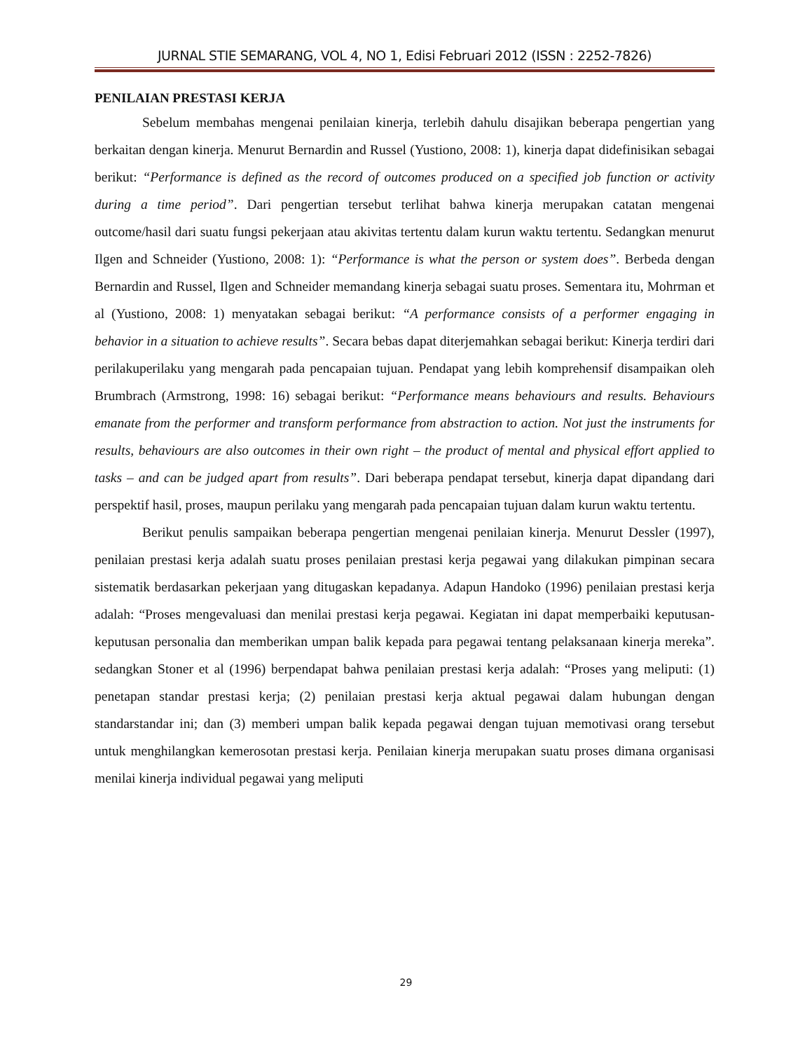JURNAL STIE SEMARANG, VOL 4, NO 1, Edisi Februari 2012 (ISSN : 2252-7826)
PENILAIAN PRESTASI KERJA
Sebelum membahas mengenai penilaian kinerja, terlebih dahulu disajikan beberapa pengertian yang berkaitan dengan kinerja. Menurut Bernardin and Russel (Yustiono, 2008: 1), kinerja dapat didefinisikan sebagai berikut: “Performance is defined as the record of outcomes produced on a specified job function or activity during a time period”. Dari pengertian tersebut terlihat bahwa kinerja merupakan catatan mengenai outcome/hasil dari suatu fungsi pekerjaan atau akivitas tertentu dalam kurun waktu tertentu. Sedangkan menurut Ilgen and Schneider (Yustiono, 2008: 1): “Performance is what the person or system does”. Berbeda dengan Bernardin and Russel, Ilgen and Schneider memandang kinerja sebagai suatu proses. Sementara itu, Mohrman et al (Yustiono, 2008: 1) menyatakan sebagai berikut: “A performance consists of a performer engaging in behavior in a situation to achieve results”. Secara bebas dapat diterjemahkan sebagai berikut: Kinerja terdiri dari perilakuperilaku yang mengarah pada pencapaian tujuan. Pendapat yang lebih komprehensif disampaikan oleh Brumbrach (Armstrong, 1998: 16) sebagai berikut: “Performance means behaviours and results. Behaviours emanate from the performer and transform performance from abstraction to action. Not just the instruments for results, behaviours are also outcomes in their own right – the product of mental and physical effort applied to tasks – and can be judged apart from results”. Dari beberapa pendapat tersebut, kinerja dapat dipandang dari perspektif hasil, proses, maupun perilaku yang mengarah pada pencapaian tujuan dalam kurun waktu tertentu.
Berikut penulis sampaikan beberapa pengertian mengenai penilaian kinerja. Menurut Dessler (1997), penilaian prestasi kerja adalah suatu proses penilaian prestasi kerja pegawai yang dilakukan pimpinan secara sistematik berdasarkan pekerjaan yang ditugaskan kepadanya. Adapun Handoko (1996) penilaian prestasi kerja adalah: “Proses mengevaluasi dan menilai prestasi kerja pegawai. Kegiatan ini dapat memperbaiki keputusan-keputusan personalia dan memberikan umpan balik kepada para pegawai tentang pelaksanaan kinerja mereka”. sedangkan Stoner et al (1996) berpendapat bahwa penilaian prestasi kerja adalah: “Proses yang meliputi: (1) penetapan standar prestasi kerja; (2) penilaian prestasi kerja aktual pegawai dalam hubungan dengan standarstandar ini; dan (3) memberi umpan balik kepada pegawai dengan tujuan memotivasi orang tersebut untuk menghilangkan kemerosotan prestasi kerja. Penilaian kinerja merupakan suatu proses dimana organisasi menilai kinerja individual pegawai yang meliputi
29